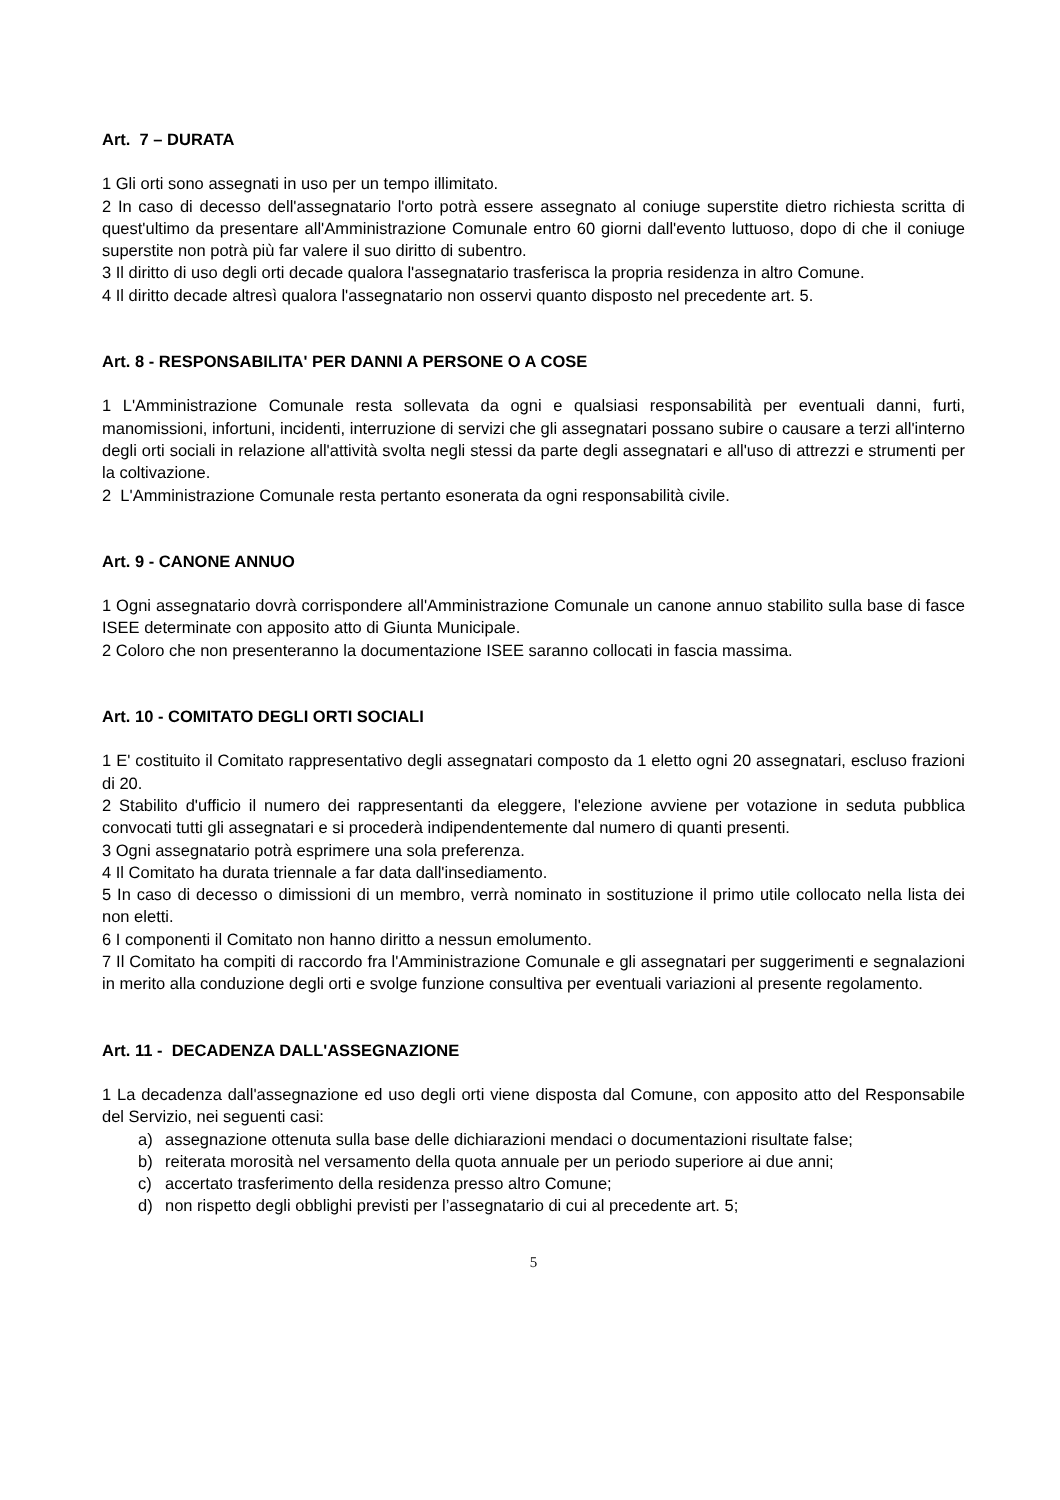Art. 7 – DURATA
1 Gli orti sono assegnati in uso per un tempo illimitato.
2 In caso di decesso dell'assegnatario l'orto potrà essere assegnato al coniuge superstite dietro richiesta scritta di quest'ultimo da presentare all'Amministrazione Comunale entro 60 giorni dall'evento luttuoso, dopo di che il coniuge superstite non potrà più far valere il suo diritto di subentro.
3 Il diritto di uso degli orti decade qualora l'assegnatario trasferisca la propria residenza in altro Comune.
4 Il diritto decade altresì qualora l'assegnatario non osservi quanto disposto nel precedente art. 5.
Art. 8 - RESPONSABILITA' PER DANNI A PERSONE O A COSE
1 L'Amministrazione Comunale resta sollevata da ogni e qualsiasi responsabilità per eventuali danni, furti, manomissioni, infortuni, incidenti, interruzione di servizi che gli assegnatari possano subire o causare a terzi all'interno degli orti sociali in relazione all'attività svolta negli stessi da parte degli assegnatari e all'uso di attrezzi e strumenti per la coltivazione.
2 L'Amministrazione Comunale resta pertanto esonerata da ogni responsabilità civile.
Art. 9 - CANONE ANNUO
1 Ogni assegnatario dovrà corrispondere all'Amministrazione Comunale un canone annuo stabilito sulla base di fasce ISEE determinate con apposito atto di Giunta Municipale.
2 Coloro che non presenteranno la documentazione ISEE saranno collocati in fascia massima.
Art. 10 - COMITATO DEGLI ORTI SOCIALI
1 E' costituito il Comitato rappresentativo degli assegnatari composto da 1 eletto ogni 20 assegnatari, escluso frazioni di 20.
2 Stabilito d'ufficio il numero dei rappresentanti da eleggere, l'elezione avviene per votazione in seduta pubblica convocati tutti gli assegnatari e si procederà indipendentemente dal numero di quanti presenti.
3 Ogni assegnatario potrà esprimere una sola preferenza.
4 Il Comitato ha durata triennale a far data dall'insediamento.
5 In caso di decesso o dimissioni di un membro, verrà nominato in sostituzione il primo utile collocato nella lista dei non eletti.
6 I componenti il Comitato non hanno diritto a nessun emolumento.
7 Il Comitato ha compiti di raccordo fra l'Amministrazione Comunale e gli assegnatari per suggerimenti e segnalazioni in merito alla conduzione degli orti e svolge funzione consultiva per eventuali variazioni al presente regolamento.
Art. 11 - DECADENZA DALL'ASSEGNAZIONE
1 La decadenza dall'assegnazione ed uso degli orti viene disposta dal Comune, con apposito atto del Responsabile del Servizio, nei seguenti casi:
a) assegnazione ottenuta sulla base delle dichiarazioni mendaci o documentazioni risultate false;
b) reiterata morosità nel versamento della quota annuale per un periodo superiore ai due anni;
c) accertato trasferimento della residenza presso altro Comune;
d) non rispetto degli obblighi previsti per l’assegnatario di cui al precedente art. 5;
5